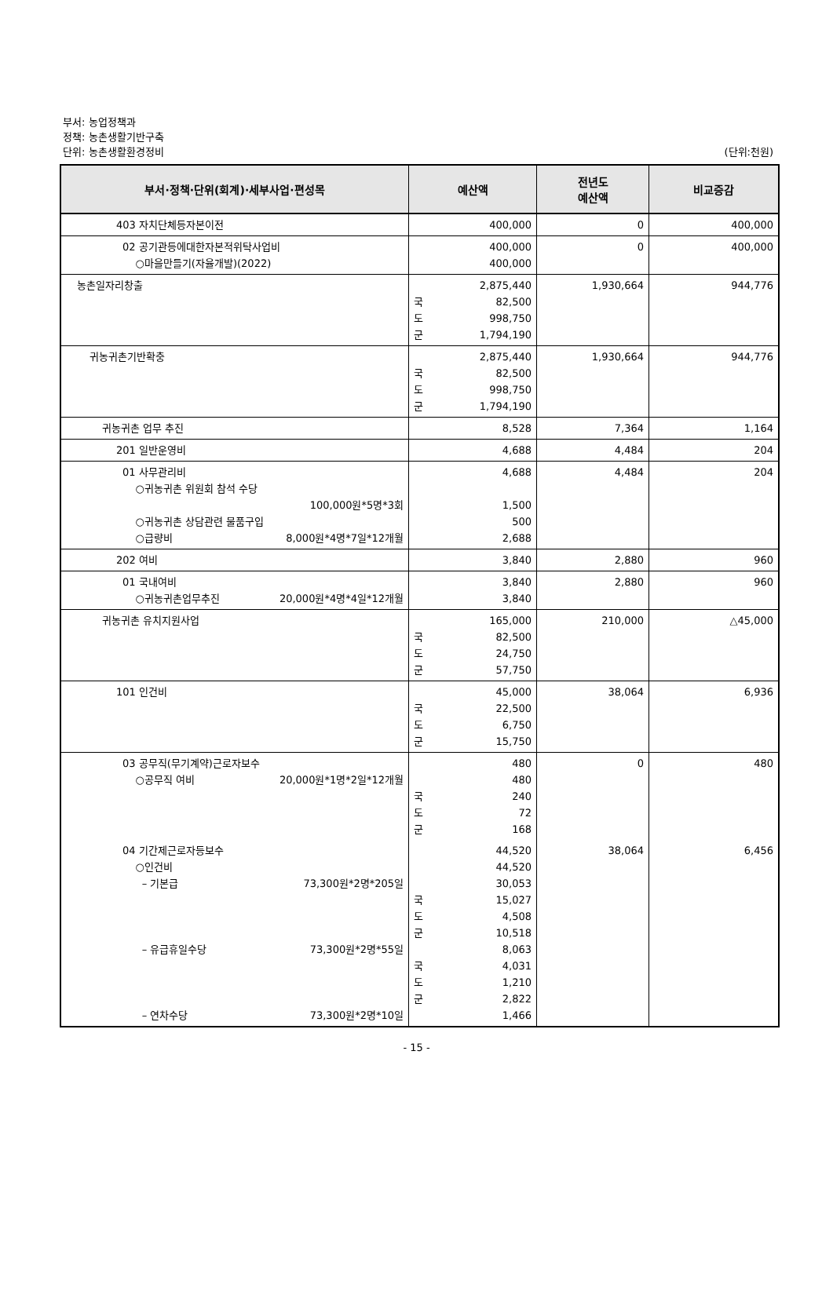부서: 농업정책과
정책: 농촌생활기반구축
단위: 농촌생활환경정비
(단위:천원)
| 부서·정책·단위(회계)·세부사업·편성목 | 예산액 | 전년도 예산액 | 비교증감 |
| --- | --- | --- | --- |
| 403 자치단체등자본이전 | 400,000 | 0 | 400,000 |
| 02 공기관등에대한자본적위탁사업비 ○마을만들기(자율개발)(2022) | 400,000 400,000 | 0 | 400,000 |
| 농촌일자리창출 | 2,875,440 국 82,500 도 998,750 군 1,794,190 | 1,930,664 | 944,776 |
| 귀농귀촌기반확충 | 2,875,440 국 82,500 도 998,750 군 1,794,190 | 1,930,664 | 944,776 |
| 귀농귀촌 업무 추진 | 8,528 | 7,364 | 1,164 |
| 201 일반운영비 | 4,688 | 4,484 | 204 |
| 01 사무관리비 ○귀농귀촌 위원회 참석 수당 100,000원*5명*3회 ○귀농귀촌 상담관련 물품구입 ○급량비 8,000원*4명*7일*12개월 | 4,688 1,500 500 2,688 | 4,484 | 204 |
| 202 여비 | 3,840 | 2,880 | 960 |
| 01 국내여비 ○귀농귀촌업무추진 20,000원*4명*4일*12개월 | 3,840 3,840 | 2,880 | 960 |
| 귀농귀촌 유치지원사업 | 165,000 국 82,500 도 24,750 군 57,750 | 210,000 | △45,000 |
| 101 인건비 | 45,000 국 22,500 도 6,750 군 15,750 | 38,064 | 6,936 |
| 03 공무직(무기계약)근로자보수 ○공무직 여비 20,000원*1명*2일*12개월 | 480 480 국 240 도 72 군 168 | 0 | 480 |
| 04 기간제근로자등보수 ○인건비 – 기본급 73,300원*2명*205일 – 유급휴일수당 73,300원*2명*55일 – 연차수당 73,300원*2명*10일 | 44,520 44,520 30,053 국 15,027 도 4,508 군 10,518 8,063 국 4,031 도 1,210 군 2,822 1,466 | 38,064 | 6,456 |
- 15 -